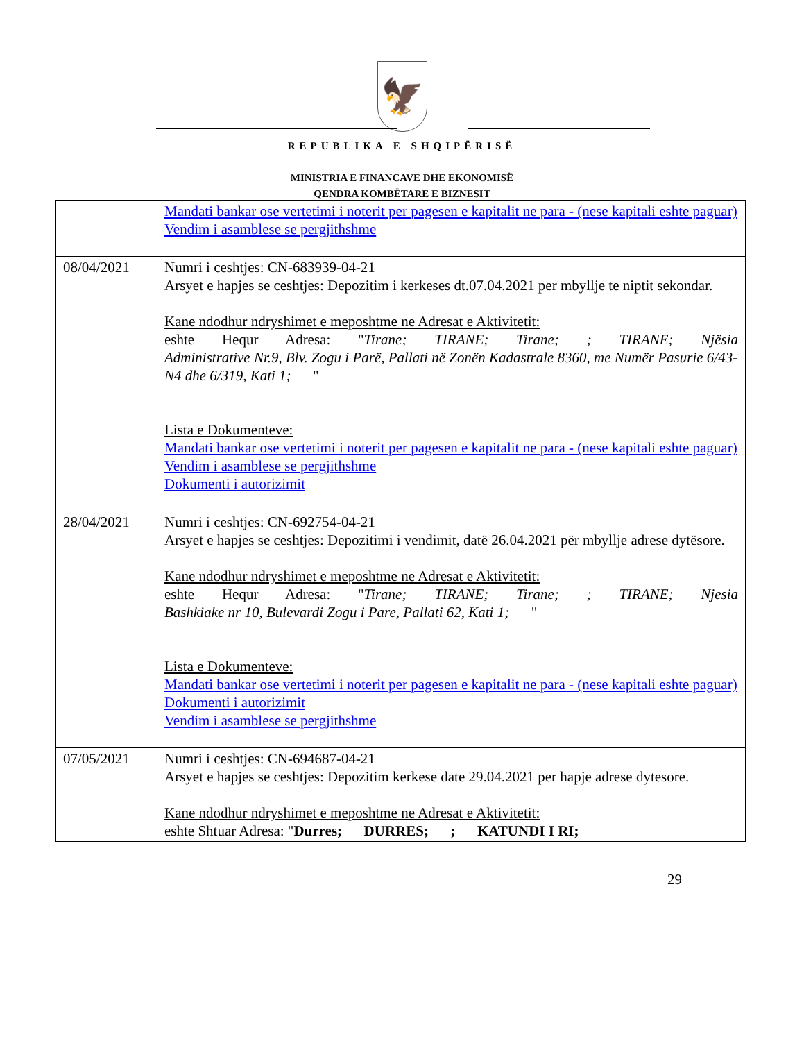🦅
REPUBLIKA E SHQIPËRISË
MINISTRIA E FINANCAVE DHE EKONOMISË
QENDRA KOMBËTARE E BIZNESIT
| | Mandati bankar ose vertetimi i noterit per pagesen e kapitalit ne para - (nese kapitali eshte paguar) Vendim i asamblese se pergjithshme |
| 08/04/2021 | Numri i ceshtjes: CN-683939-04-21 Arsyet e hapjes se ceshtjes: Depozitim i kerkeses dt.07.04.2021 per mbyllje te niptit sekondar. Kane ndodhur ndryshimet e meposhtme ne Adresat e Aktivitetit: eshte Hequr Adresa: " Tirane; TIRANE; Tirane; ; TIRANE; Njësia Administrative Nr.9, Blv. Zogu i Parë, Pallati në Zonën Kadastrale 8360, me Numër Pasurie 6/43-N4 dhe 6/319, Kati 1; " Lista e Dokumenteve: Mandati bankar ose vertetimi i noterit per pagesen e kapitalit ne para - (nese kapitali eshte paguar) Vendim i asamblese se pergjithshme Dokumenti i autorizimit |
| 28/04/2021 | Numri i ceshtjes: CN-692754-04-21 Arsyet e hapjes se ceshtjes: Depozitimi i vendimit, datë 26.04.2021 për mbyllje adrese dytësore. Kane ndodhur ndryshimet e meposhtme ne Adresat e Aktivitetit: eshte Hequr Adresa: " Tirane; TIRANE; Tirane; ; TIRANE; Njesia Bashkiake nr 10, Bulevardi Zogu i Pare, Pallati 62, Kati 1; " Lista e Dokumenteve: Mandati bankar ose vertetimi i noterit per pagesen e kapitalit ne para - (nese kapitali eshte paguar) Dokumenti i autorizimit Vendim i asamblese se pergjithshme |
| 07/05/2021 | Numri i ceshtjes: CN-694687-04-21 Arsyet e hapjes se ceshtjes: Depozitim kerkese date 29.04.2021 per hapje adrese dytesore. Kane ndodhur ndryshimet e meposhtme ne Adresat e Aktivitetit: eshte Shtuar Adresa: " Durres; DURRES; ; KATUNDI I RI; |
29